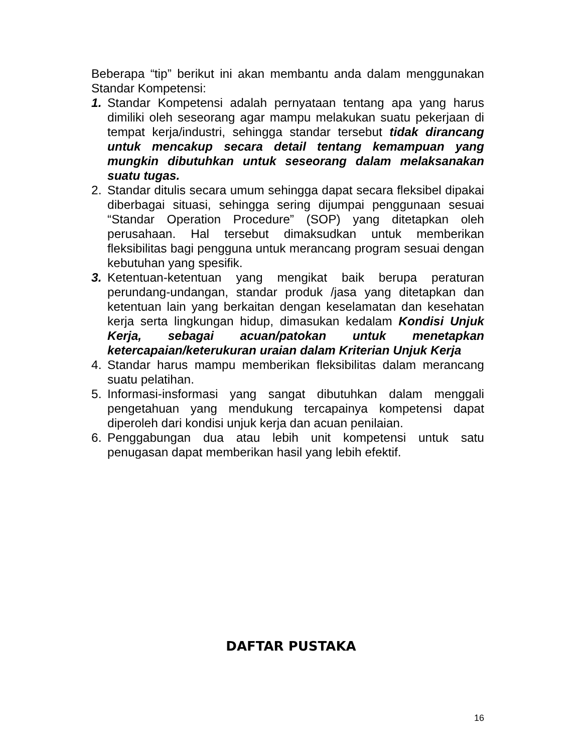Beberapa “tip” berikut ini akan membantu anda dalam menggunakan Standar Kompetensi:
1. Standar Kompetensi adalah pernyataan tentang apa yang harus dimiliki oleh seseorang agar mampu melakukan suatu pekerjaan di tempat kerja/industri, sehingga standar tersebut tidak dirancang untuk mencakup secara detail tentang kemampuan yang mungkin dibutuhkan untuk seseorang dalam melaksanakan suatu tugas.
2. Standar ditulis secara umum sehingga dapat secara fleksibel dipakai diberbagai situasi, sehingga sering dijumpai penggunaan sesuai “Standar Operation Procedure” (SOP) yang ditetapkan oleh perusahaan. Hal tersebut dimaksudkan untuk memberikan fleksibilitas bagi pengguna untuk merancang program sesuai dengan kebutuhan yang spesifik.
3. Ketentuan-ketentuan yang mengikat baik berupa peraturan perundang-undangan, standar produk /jasa yang ditetapkan dan ketentuan lain yang berkaitan dengan keselamatan dan kesehatan kerja serta lingkungan hidup, dimasukan kedalam Kondisi Unjuk Kerja, sebagai acuan/patokan untuk menetapkan ketercapaian/keterukuran uraian dalam Kriterian Unjuk Kerja
4. Standar harus mampu memberikan fleksibilitas dalam merancang suatu pelatihan.
5. Informasi-insformasi yang sangat dibutuhkan dalam menggali pengetahuan yang mendukung tercapainya kompetensi dapat diperoleh dari kondisi unjuk kerja dan acuan penilaian.
6. Penggabungan dua atau lebih unit kompetensi untuk satu penugasan dapat memberikan hasil yang lebih efektif.
DAFTAR PUSTAKA
16